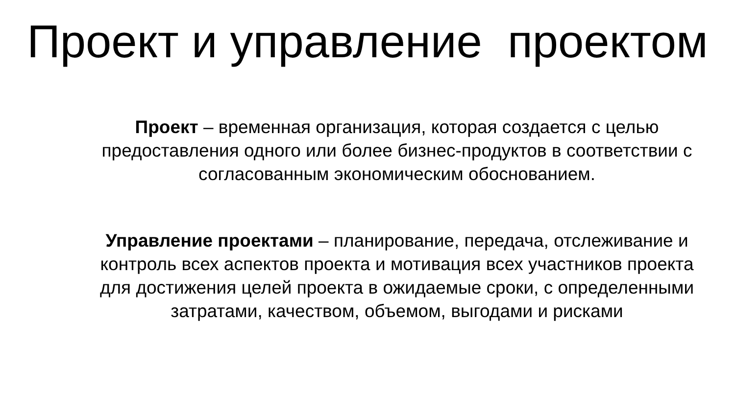Проект и управление проектом
Проект – временная организация, которая создается с целью предоставления одного или более бизнес-продуктов в соответствии с согласованным экономическим обоснованием.
Управление проектами – планирование, передача, отслеживание и контроль всех аспектов проекта и мотивация всех участников проекта для достижения целей проекта в ожидаемые сроки, с определенными затратами, качеством, объемом, выгодами и рисками